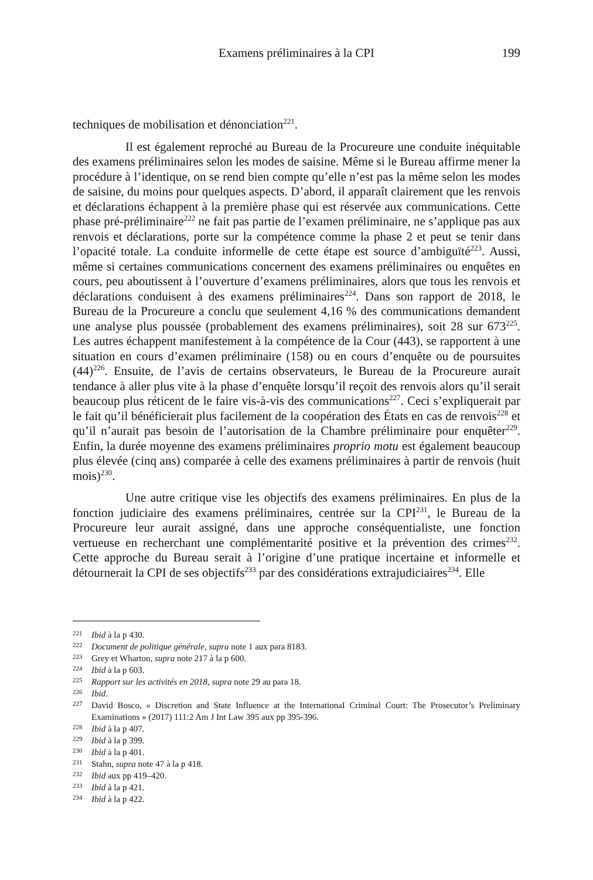Examens préliminaires à la CPI 199
techniques de mobilisation et dénonciation<sup>221</sup>.
Il est également reproché au Bureau de la Procureure une conduite inéquitable des examens préliminaires selon les modes de saisine. Même si le Bureau affirme mener la procédure à l’identique, on se rend bien compte qu’elle n’est pas la même selon les modes de saisine, du moins pour quelques aspects. D’abord, il apparaît clairement que les renvois et déclarations échappent à la première phase qui est réservée aux communications. Cette phase pré-préliminaire<sup>222</sup> ne fait pas partie de l’examen préliminaire, ne s’applique pas aux renvois et déclarations, porte sur la compétence comme la phase 2 et peut se tenir dans l’opacité totale. La conduite informelle de cette étape est source d’ambiguïté<sup>223</sup>. Aussi, même si certaines communications concernent des examens préliminaires ou enquêtes en cours, peu aboutissent à l’ouverture d’examens préliminaires, alors que tous les renvois et déclarations conduisent à des examens préliminaires<sup>224</sup>. Dans son rapport de 2018, le Bureau de la Procureure a conclu que seulement 4,16 % des communications demandent une analyse plus poussée (probablement des examens préliminaires), soit 28 sur 673<sup>225</sup>. Les autres échappent manifestement à la compétence de la Cour (443), se rapportent à une situation en cours d’examen préliminaire (158) ou en cours d’enquête ou de poursuites (44)<sup>226</sup>. Ensuite, de l’avis de certains observateurs, le Bureau de la Procureure aurait tendance à aller plus vite à la phase d’enquête lorsqu’il reçoit des renvois alors qu’il serait beaucoup plus réticent de le faire vis-à-vis des communications<sup>227</sup>. Ceci s’expliquerait par le fait qu’il bénéficierait plus facilement de la coopération des États en cas de renvois<sup>228</sup> et qu’il n’aurait pas besoin de l’autorisation de la Chambre préliminaire pour enquêter<sup>229</sup>. Enfin, la durée moyenne des examens préliminaires proprio motu est également beaucoup plus élevée (cinq ans) comparée à celle des examens préliminaires à partir de renvois (huit mois)<sup>230</sup>.
Une autre critique vise les objectifs des examens préliminaires. En plus de la fonction judiciaire des examens préliminaires, centrée sur la CPI<sup>231</sup>, le Bureau de la Procureure leur aurait assigné, dans une approche conséquentialiste, une fonction vertueuse en recherchant une complémentarité positive et la prévention des crimes<sup>232</sup>. Cette approche du Bureau serait à l’origine d’une pratique incertaine et informelle et détournerait la CPI de ses objectifs<sup>233</sup> par des considérations extrajudiciaires<sup>234</sup>. Elle
221 Ibid à la p 430.
222 Document de politique générale, supra note 1 aux para 8183.
223 Grey et Wharton, supra note 217 à la p 600.
224 Ibid à la p 603.
225 Rapport sur les activités en 2018, supra note 29 au para 18.
226 Ibid.
227 David Bosco, « Discretion and State Influence at the InternationaI Criminal Court: The Prosecutor’s Preliminary Examinations » (2017) 111:2 Am J Int Law 395 aux pp 395-396.
228 Ibid à la p 407.
229 Ibid à la p 399.
230 Ibid à la p 401.
231 Stahn, supra note 47 à la p 418.
232 Ibid aux pp 419–420.
233 Ibid à la p 421.
234 Ibid à la p 422.